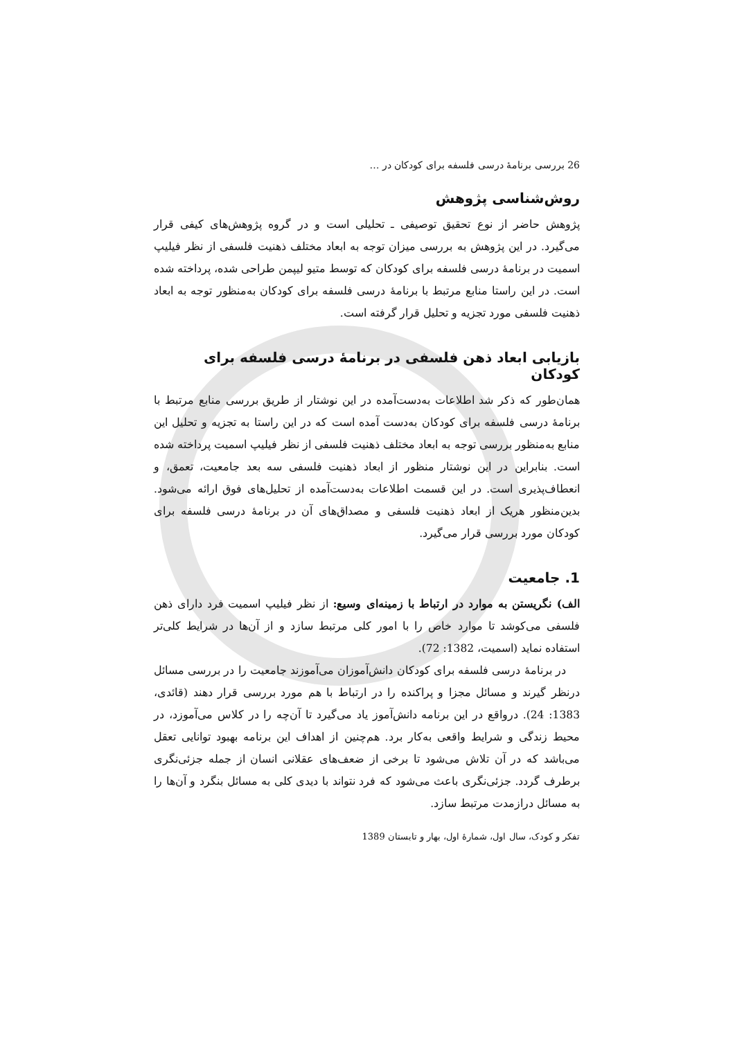26 بررسی برنامهٔ درسی فلسفه برای کودکان در …
روش‌شناسی پژوهش
پژوهش حاضر از نوع تحقیق توصیفی ـ تحلیلی است و در گروه پژوهش‌های کیفی قرار می‌گیرد. در این پژوهش به بررسی میزان توجه به ابعاد مختلف ذهنیت فلسفی از نظر فیلیپ اسمیت در برنامهٔ درسی فلسفه برای کودکان که توسط متیو لیپمن طراحی شده، پرداخته شده است. در این راستا منابع مرتبط با برنامهٔ درسی فلسفه برای کودکان به‌منظور توجه به ابعاد ذهنیت فلسفی مورد تجزیه و تحلیل قرار گرفته است.
بازیابی ابعاد ذهن فلسفی در برنامهٔ درسی فلسفه برای کودکان
همان‌طور که ذکر شد اطلاعات به‌دست‌آمده در این نوشتار از طریق بررسی منابع مرتبط با برنامهٔ درسی فلسفه برای کودکان به‌دست آمده است که در این راستا به تجزیه و تحلیل این منابع به‌منظور بررسی توجه به ابعاد مختلف ذهنیت فلسفی از نظر فیلیپ اسمیت پرداخته شده است. بنابراین در این نوشتار منظور از ابعاد ذهنیت فلسفی سه بعد جامعیت، تعمق، و انعطاف‌پذیری است. در این قسمت اطلاعات به‌دست‌آمده از تحلیل‌های فوق ارائه می‌شود. بدین‌منظور هریک از ابعاد ذهنیت فلسفی و مصداق‌های آن در برنامهٔ درسی فلسفه برای کودکان مورد بررسی قرار می‌گیرد.
1. جامعیت
الف) نگریستن به موارد در ارتباط با زمینه‌ای وسیع: از نظر فیلیپ اسمیت فرد دارای ذهن فلسفی می‌کوشد تا موارد خاص را با امور کلی مرتبط سازد و از آن‌ها در شرایط کلی‌تر استفاده نماید (اسمیت، 1382: 72).
در برنامهٔ درسی فلسفه برای کودکان دانش‌آموزان می‌آموزند جامعیت را در بررسی مسائل درنظر گیرند و مسائل مجزا و پراکنده را در ارتباط با هم مورد بررسی قرار دهند (قائدی، 1383: 24). درواقع در این برنامه دانش‌آموز یاد می‌گیرد تا آن‌چه را در کلاس می‌آموزد، در محیط زندگی و شرایط واقعی به‌کار برد. هم‌چنین از اهداف این برنامه بهبود توانایی تعقل می‌باشد که در آن تلاش می‌شود تا برخی از ضعف‌های عقلانی انسان از جمله جزئی‌نگری برطرف گردد. جزئی‌نگری باعث می‌شود که فرد نتواند با دیدی کلی به مسائل بنگرد و آن‌ها را به مسائل درازمدت مرتبط سازد.
تفکر و کودک، سال اول، شمارهٔ اول، بهار و تابستان 1389